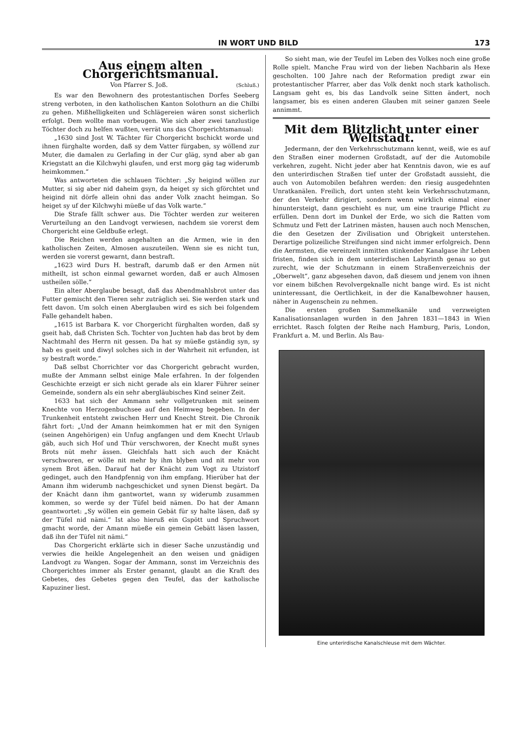IN WORT UND BILD 173
Aus einem alten Chorgerichtsmanual.
Von Pfarrer S. Joß. (Schluß.)
Es war den Bewohnern des protestantischen Dorfes Seeberg streng verboten, in den katholischen Kanton Solothurn an die Chilbi zu gehen. Mißhelligkeiten und Schlägereien wären sonst sicherlich erfolgt. Dem wollte man vorbeugen. Wie sich aber zwei tanzlustige Töchter doch zu helfen wußten, verrät uns das Chorgerichtsmanual:
„1630 sind Jost W. Tächter für Chorgericht bschickt worde und ihnen fürghalte worden, daß sy dem Vatter fürgaben, sy wöllend zur Muter, die damalen zu Gerlafing in der Cur gläg, synd aber ab gan Kriegstatt an die Kilchwyhi glaufen, und erst morg gäg tag widerumb heimkommen.“
Was antworteten die schlauen Töchter: „Sy heigind wöllen zur Mutter, si sig aber nid daheim gsyn, da heiget sy sich gförchtet und heigind nit dörfe allein ohni das ander Volk znacht heimgan. So heiget sy uf der Kilchwyhi müeße uf das Volk warte.“
Die Strafe fällt schwer aus. Die Töchter werden zur weiteren Verurteilung an den Landvogt verwiesen, nachdem sie vorerst dem Chorgericht eine Geldbuße erlegt.
Die Reichen werden angehalten an die Armen, wie in den katholischen Zeiten, Almosen auszuteilen. Wenn sie es nicht tun, werden sie vorerst gewarnt, dann bestraft.
„1623 wird Durs H. bestraft, darumb daß er den Armen nüt mitheilt, ist schon einmal gewarnet worden, daß er auch Almosen ustheilen sölle.“
Ein alter Aberglaube besagt, daß das Abendmahlsbrot unter das Futter gemischt den Tieren sehr zuträglich sei. Sie werden stark und fett davon. Um solch einen Aberglauben wird es sich bei folgendem Falle gehandelt haben.
„1615 ist Barbara K. vor Chorgericht fürghalten worden, daß sy gseit hab, daß Christen Sch. Tochter von Juchten hab das brot by dem Nachtmahl des Herrn nit gessen. Da hat sy müeße gständig syn, sy hab es gseit und diwyl solches sich in der Wahrheit nit erfunden, ist sy bestraft worde.“
Daß selbst Chorrichter vor das Chorgericht gebracht wurden, mußte der Ammann selbst einige Male erfahren. In der folgenden Geschichte erzeigt er sich nicht gerade als ein klarer Führer seiner Gemeinde, sondern als ein sehr abergläubisches Kind seiner Zeit.
1633 hat sich der Ammann sehr vollgetrunken mit seinem Knechte von Herzogenbuchsee auf den Heimweg begeben. In der Trunkenheit entsteht zwischen Herr und Knecht Streit. Die Chronik fährt fort: „Und der Amann heimkommen hat er mit den Synigen (seinen Angehörigen) ein Unfug angfangen und dem Knecht Urlaub gäb, auch sich Hof und Thür verschworen, der Knecht mußt synes Brots nüt mehr ässen. Gleichfals hatt sich auch der Knächt verschworen, er wölle nit mehr by ihm blyben und nit mehr von synem Brot äßen. Darauf hat der Knächt zum Vogt zu Utzistorf gedinget, auch den Handpfennig von ihm empfang. Hierüber hat der Amann ihm widerumb nachgeschicket und synen Dienst begärt. Da der Knächt dann ihm gantwortet, wann sy widerumb zusammen kommen, so werde sy der Tüfel beid nämen. Do hat der Amann geantwortet: „Sy wöllen ein gemein Gebät für sy halte läsen, daß sy der Tüfel nid nämi.“ Ist also hieruß ein Gspött und Spruchwort gmacht worde, der Amann müeße ein gemein Gebätt läsen lassen, daß ihn der Tüfel nit nämi.“
Das Chorgericht erklärte sich in dieser Sache unzuständig und verwies die heikle Angelegenheit an den weisen und gnädigen Landvogt zu Wangen. Sogar der Ammann, sonst im Verzeichnis des Chorgerichtes immer als Erster genannt, glaubt an die Kraft des Gebetes, des Gebetes gegen den Teufel, das der katholische Kapuziner liest.
So sieht man, wie der Teufel im Leben des Volkes noch eine große Rolle spielt. Manche Frau wird von der lieben Nachbarin als Hexe gescholten. 100 Jahre nach der Reformation predigt zwar ein protestantischer Pfarrer, aber das Volk denkt noch stark katholisch. Langsam geht es, bis das Landvolk seine Sitten ändert, noch langsamer, bis es einen anderen Glauben mit seiner ganzen Seele annimmt.
Mit dem Blitzlicht unter einer Weltstadt.
Jedermann, der den Verkehrsschutzmann kennt, weiß, wie es auf den Straßen einer modernen Großstadt, auf der die Automobile verkehren, zugeht. Nicht jeder aber hat Kenntnis davon, wie es auf den unterirdischen Straßen tief unter der Großstadt aussieht, die auch von Automobilen befahren werden: den riesig ausgedehnten Unratkanälen. Freilich, dort unten steht kein Verkehrsschutzmann, der den Verkehr dirigiert, sondern wenn wirklich einmal einer hinuntersteigt, dann geschieht es nur, um eine traurige Pflicht zu erfüllen. Denn dort im Dunkel der Erde, wo sich die Ratten vom Schmutz und Fett der Latrinen mästen, hausen auch noch Menschen, die den Gesetzen der Zivilisation und Obrigkeit unterstehen. Derartige polizeiliche Streifungen sind nicht immer erfolgreich. Denn die Aermsten, die vereinzelt inmitten stinkender Kanalgase ihr Leben fristen, finden sich in dem unterirdischen Labyrinth genau so gut zurecht, wie der Schutzmann in einem Straßenverzeichnis der „Oberwelt“, ganz abgesehen davon, daß diesem und jenem von ihnen vor einem bißchen Revolvergeknalle nicht bange wird. Es ist nicht uninteressant, die Oertlichkeit, in der die Kanalbewohner hausen, näher in Augenschein zu nehmen.
Die ersten großen Sammelkanäle und verzweigten Kanalisationsanlagen wurden in den Jahren 1831—1843 in Wien errichtet. Rasch folgten der Reihe nach Hamburg, Paris, London, Frankfurt a. M. und Berlin. Als Bau-
Eine unterirdische Kanalschleuse mit dem Wächter.